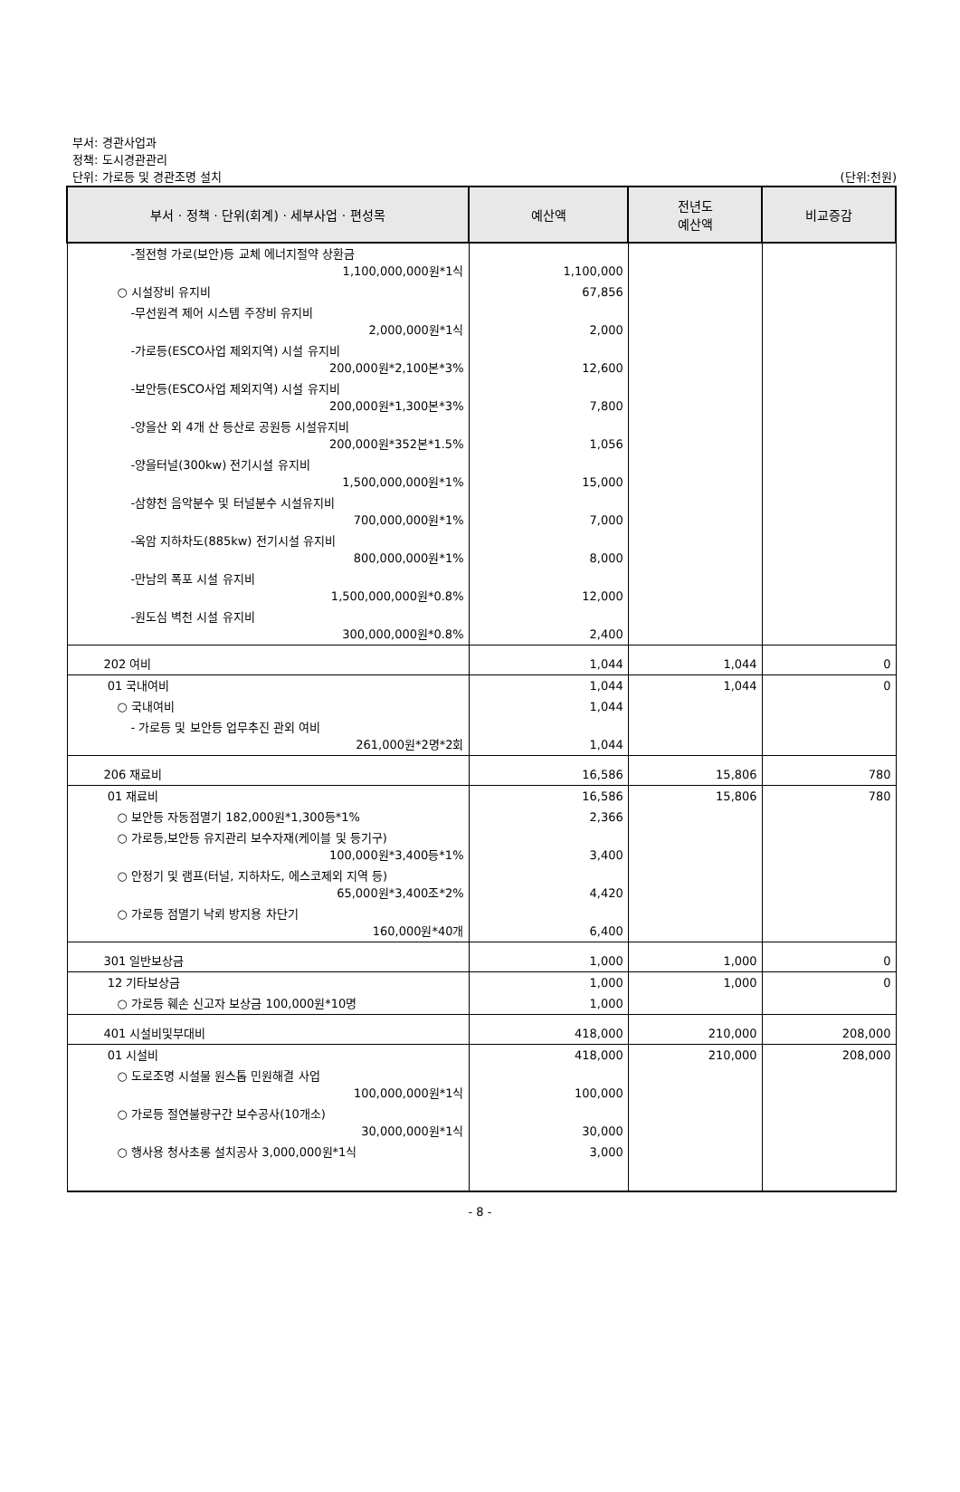부서: 경관사업과
정책: 도시경관관리
단위: 가로등 및 경관조명 설치
(단위:천원)
| 부서 · 정책 · 단위(회계) · 세부사업 · 편성목 | 예산액 | 전년도 예산액 | 비교증감 |
| --- | --- | --- | --- |
| -절전형 가로(보안)등 교체 에너지절약 상환금 1,100,000,000원*1식 | 1,100,000 | | |
| ○ 시설장비 유지비 | 67,856 | | |
| -무선원격 제어 시스템 주장비 유지비 2,000,000원*1식 | 2,000 | | |
| -가로등(ESCO사업 제외지역) 시설 유지비 200,000원*2,100본*3% | 12,600 | | |
| -보안등(ESCO사업 제외지역) 시설 유지비 200,000원*1,300본*3% | 7,800 | | |
| -양을산 외 4개 산 등산로 공원등 시설유지비 200,000원*352본*1.5% | 1,056 | | |
| -양을터널(300kw) 전기시설 유지비 1,500,000,000원*1% | 15,000 | | |
| -삼향천 음악분수 및 터널분수 시설유지비 700,000,000원*1% | 7,000 | | |
| -옥암 지하차도(885kw) 전기시설 유지비 800,000,000원*1% | 8,000 | | |
| -만남의 폭포 시설 유지비 1,500,000,000원*0.8% | 12,000 | | |
| -원도심 벽천 시설 유지비 300,000,000원*0.8% | 2,400 | | |
| 202 여비 | 1,044 | 1,044 | 0 |
| 01 국내여비 | 1,044 | 1,044 | 0 |
| ○ 국내여비 | 1,044 | | |
| - 가로등 및 보안등 업무추진 관외 여비 261,000원*2명*2회 | 1,044 | | |
| 206 재료비 | 16,586 | 15,806 | 780 |
| 01 재료비 | 16,586 | 15,806 | 780 |
| ○ 보안등 자동점멸기 182,000원*1,300등*1% | 2,366 | | |
| ○ 가로등,보안등 유지관리 보수자재(케이블 및 등기구) 100,000원*3,400등*1% | 3,400 | | |
| ○ 안정기 및 램프(터널, 지하차도, 에스코제외 지역 등) 65,000원*3,400조*2% | 4,420 | | |
| ○ 가로등 점멸기 낙뢰 방지용 차단기 160,000원*40개 | 6,400 | | |
| 301 일반보상금 | 1,000 | 1,000 | 0 |
| 12 기타보상금 | 1,000 | 1,000 | 0 |
| ○ 가로등 훼손 신고자 보상금 100,000원*10명 | 1,000 | | |
| 401 시설비및부대비 | 418,000 | 210,000 | 208,000 |
| 01 시설비 | 418,000 | 210,000 | 208,000 |
| ○ 도로조명 시설물 원스톱 민원해결 사업 100,000,000원*1식 | 100,000 | | |
| ○ 가로등 절연불량구간 보수공사(10개소) 30,000,000원*1식 | 30,000 | | |
| ○ 행사용 청사초롱 설치공사 3,000,000원*1식 | 3,000 | | |
- 8 -